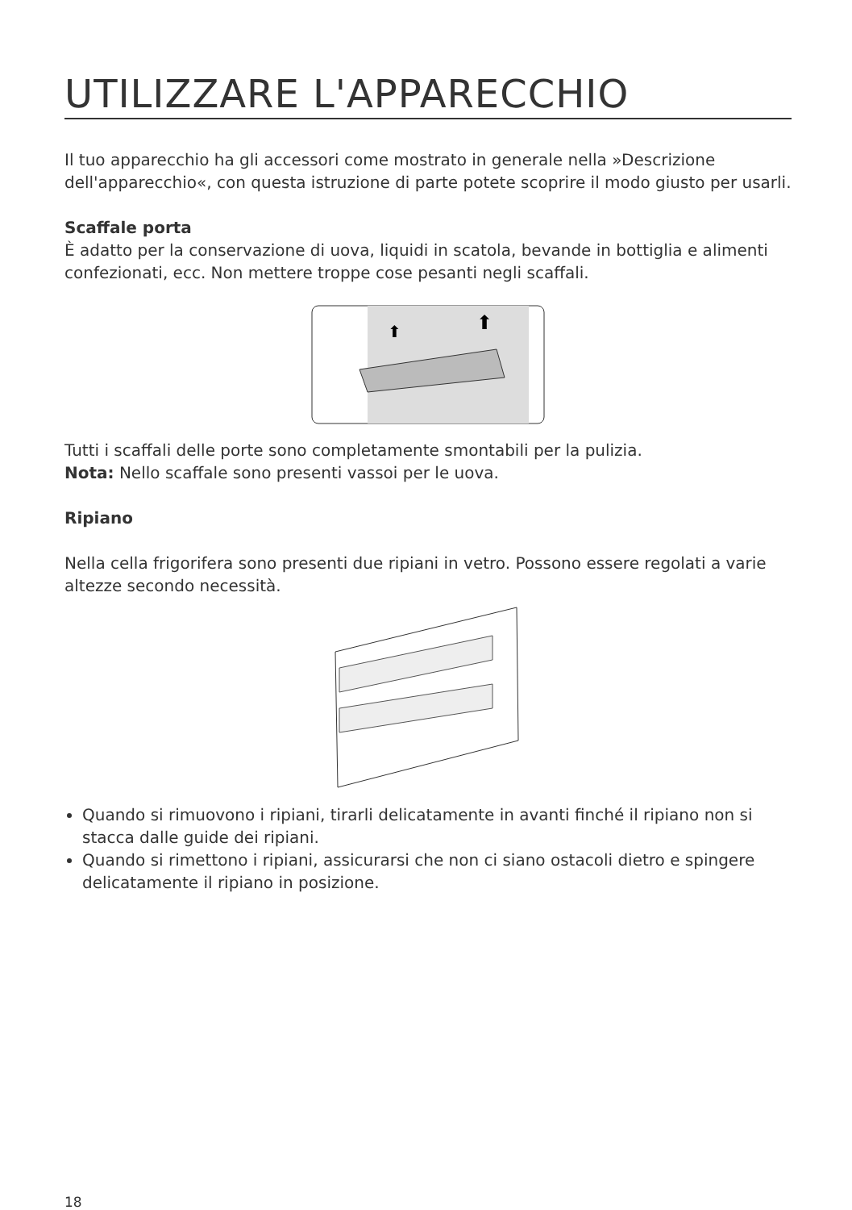UTILIZZARE L'APPARECCHIO
Il tuo apparecchio ha gli accessori come mostrato in generale nella »Descrizione dell'apparecchio«, con questa istruzione di parte potete scoprire il modo giusto per usarli.
Scaffale porta
È adatto per la conservazione di uova, liquidi in scatola, bevande in bottiglia e alimenti confezionati, ecc. Non mettere troppe cose pesanti negli scaffali.
⬆
⬆
Tutti i scaffali delle porte sono completamente smontabili per la pulizia.
Nota: Nello scaffale sono presenti vassoi per le uova.
Ripiano
Nella cella frigorifera sono presenti due ripiani in vetro. Possono essere regolati a varie altezze secondo necessità.
Quando si rimuovono i ripiani, tirarli delicatamente in avanti finché il ripiano non si stacca dalle guide dei ripiani.
Quando si rimettono i ripiani, assicurarsi che non ci siano ostacoli dietro e spingere delicatamente il ripiano in posizione.
18